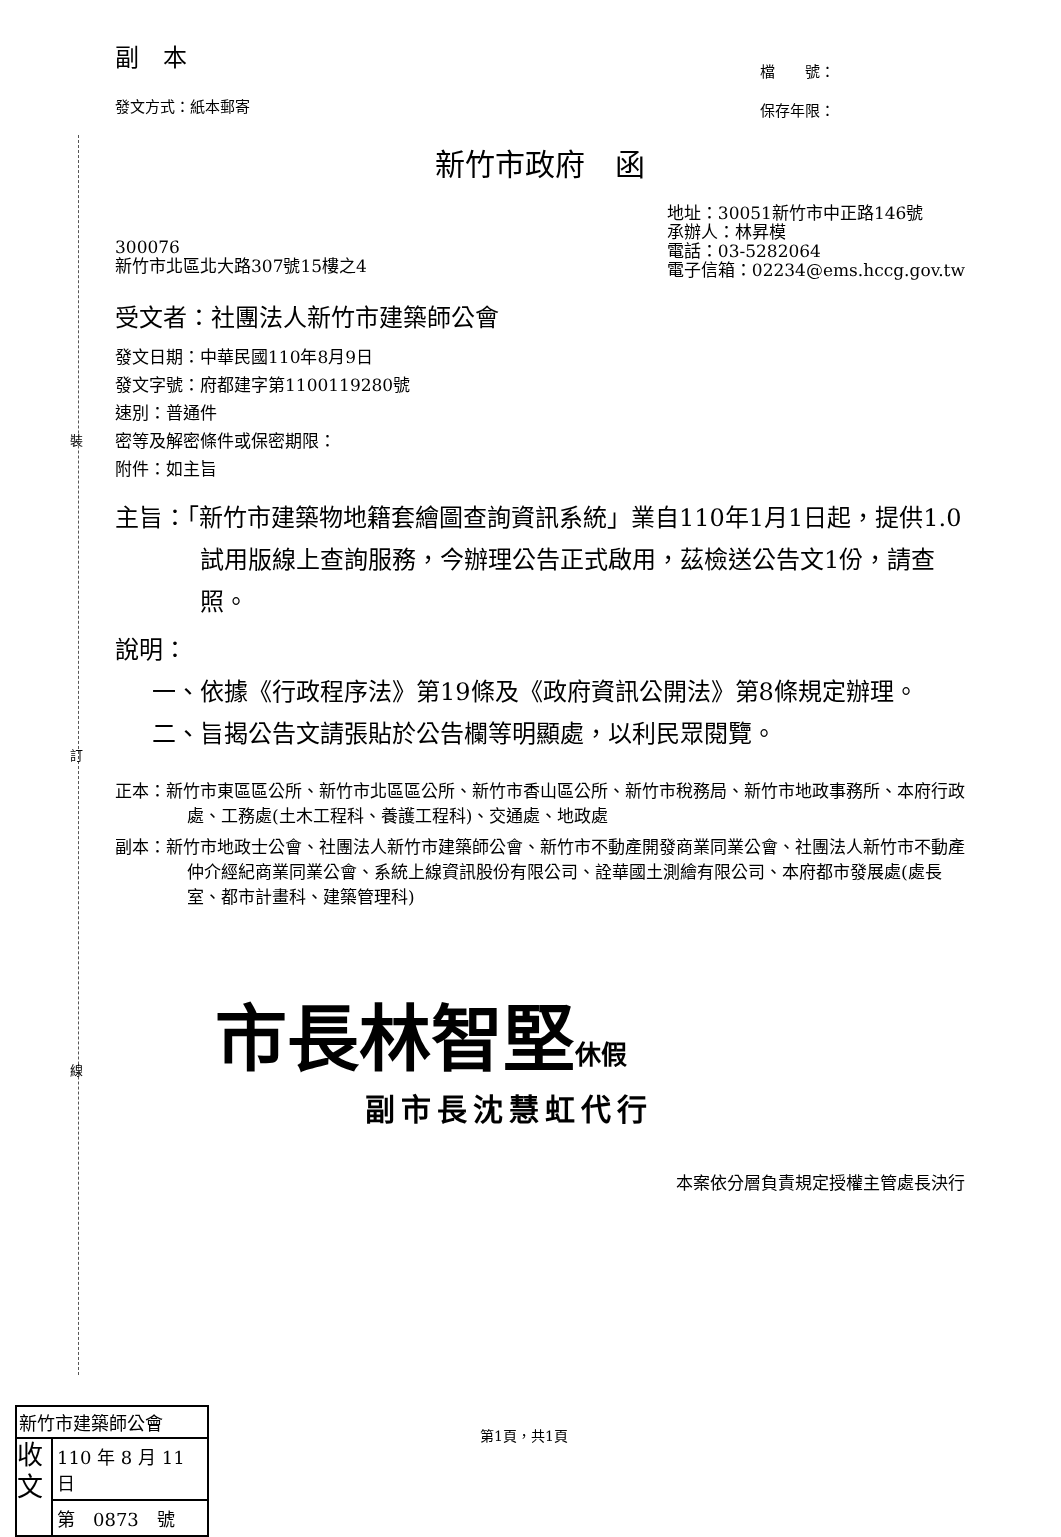裝
訂
線
副　本
發文方式：紙本郵寄
檔　　號：
保存年限：
新竹市政府　函
300076
新竹市北區北大路307號15樓之4
地址：30051新竹市中正路146號
承辦人：林昇模
電話：03-5282064
電子信箱：02234@ems.hccg.gov.tw
受文者：社團法人新竹市建築師公會
發文日期：中華民國110年8月9日
發文字號：府都建字第1100119280號
速別：普通件
密等及解密條件或保密期限：
附件：如主旨
主旨：「新竹市建築物地籍套繪圖查詢資訊系統」業自110年1月1日起，提供1.0試用版線上查詢服務，今辦理公告正式啟用，茲檢送公告文1份，請查照。
說明：
一、依據《行政程序法》第19條及《政府資訊公開法》第8條規定辦理。
二、旨揭公告文請張貼於公告欄等明顯處，以利民眾閱覽。
正本：新竹市東區區公所、新竹市北區區公所、新竹市香山區公所、新竹市稅務局、新竹市地政事務所、本府行政處、工務處(土木工程科、養護工程科)、交通處、地政處
副本：新竹市地政士公會、社團法人新竹市建築師公會、新竹市不動產開發商業同業公會、社團法人新竹市不動產仲介經紀商業同業公會、系統上線資訊股份有限公司、詮華國土測繪有限公司、本府都市發展處(處長室、都市計畫科、建築管理科)
市長林智堅 休假
副市長沈慧虹代行
本案依分層負責規定授權主管處長決行
新竹市建築師公會
收 文
110 年 8 月 11 日
第　0873　號
第1頁，共1頁